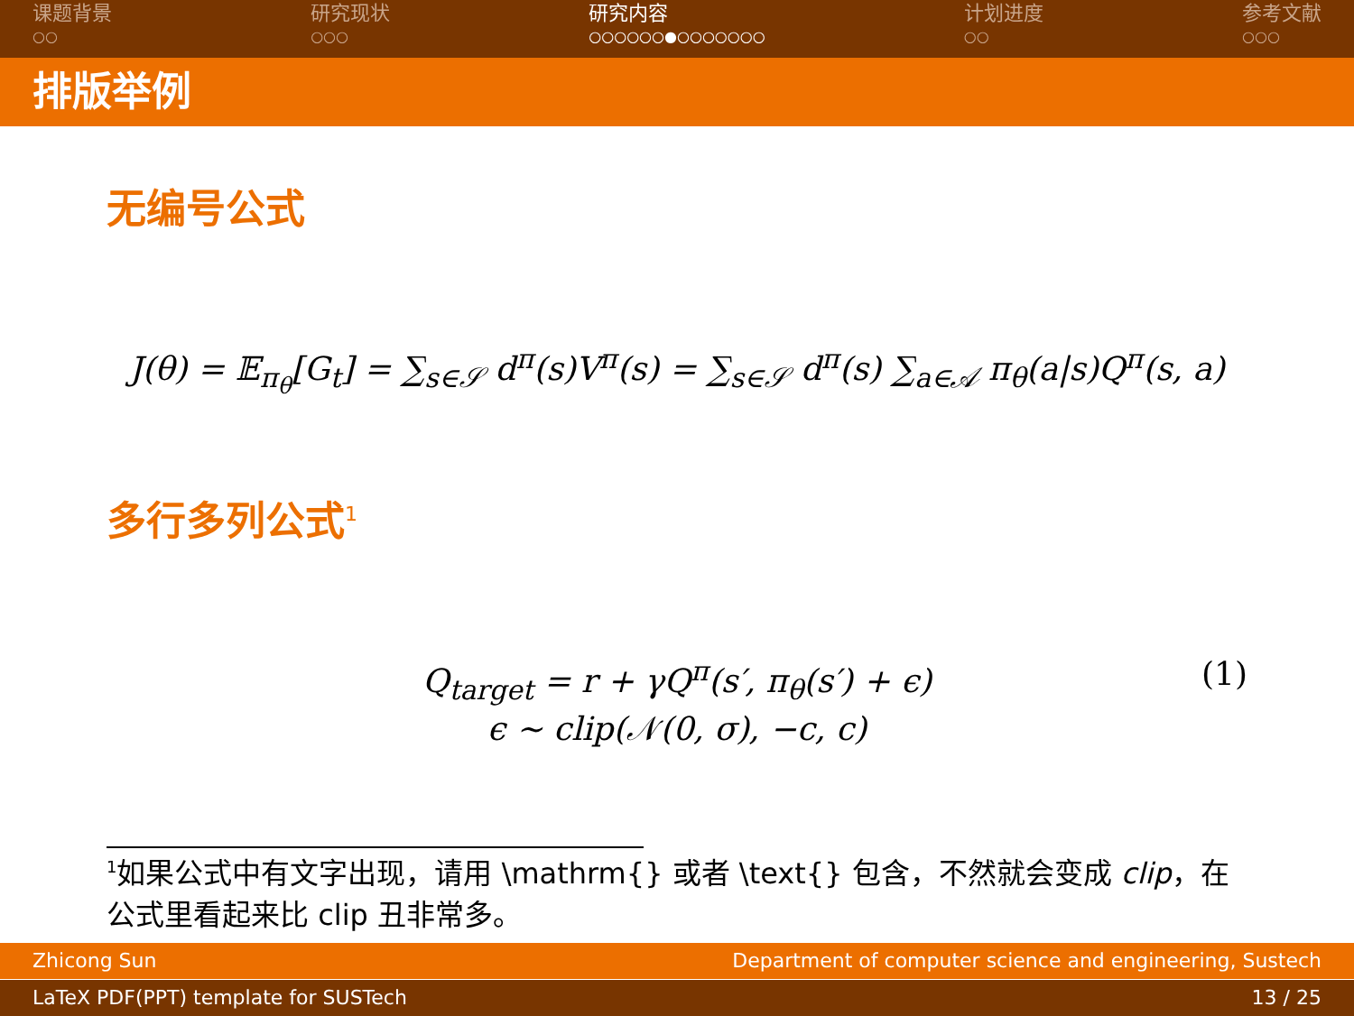课题背景
○○
研究现状
○○○
研究内容
○○○○○○●○○○○○○○
计划进度
○○
参考文献
○○○
排版举例
无编号公式
J(θ) = 𝔼<sub>π<sub>θ</sub></sub>[G<sub>t</sub>] = ∑<sub>s∈𝒮</sub> d<sup>π</sup>(s)V<sup>π</sup>(s) = ∑<sub>s∈𝒮</sub> d<sup>π</sup>(s) ∑<sub>a∈𝒜</sub> π<sub>θ</sub>(a|s)Q<sup>π</sup>(s, a)
多行多列公式<sup>1</sup>
Q<sub>target</sub> = r + γQ<sup>π</sup>(s′, π<sub>θ</sub>(s′) + ϵ) (1)
ϵ ∼ clip(𝒩(0, σ), −c, c)
<sup>1</sup> 如果公式中有文字出现，请用 \mathrm{} 或者 \text{} 包含，不然就会变成 clip，在公式里看起来比 clip 丑非常多。
Zhicong Sun Department of computer science and engineering, Sustech
LaTeX PDF(PPT) template for SUSTech 13 / 25